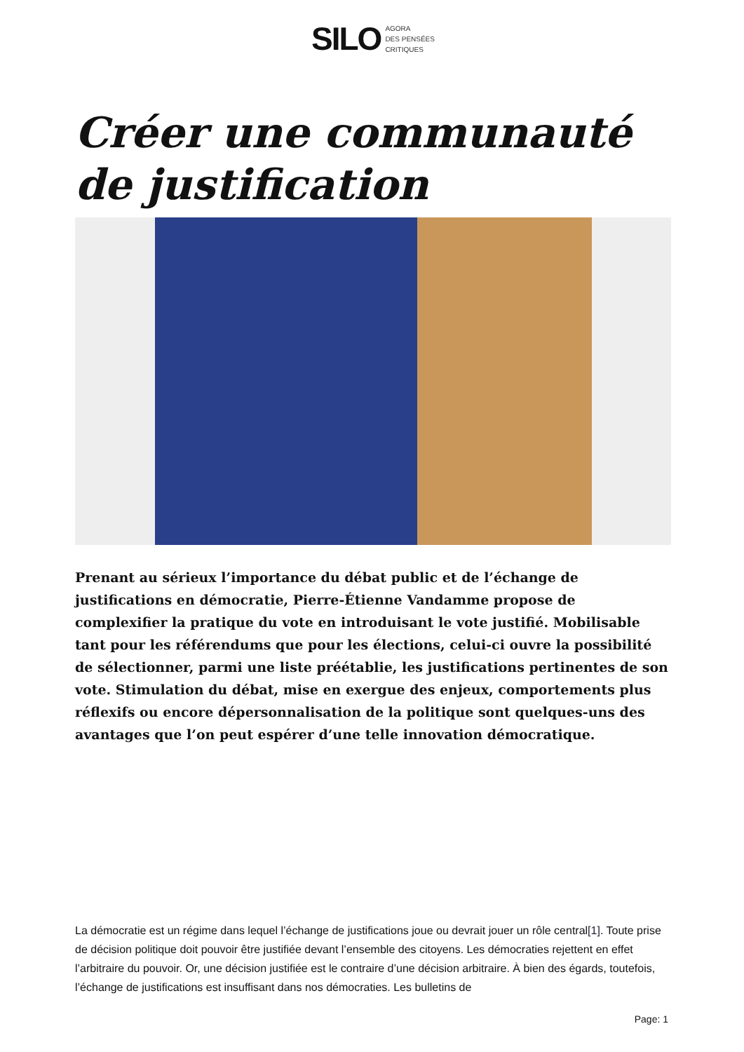SILO AGORA
DES PENSÉES
CRITIQUES
Créer une communauté de justification
Prenant au sérieux l’importance du débat public et de l’échange de justifications en démocratie, Pierre-Étienne Vandamme propose de complexifier la pratique du vote en introduisant le vote justifié. Mobilisable tant pour les référendums que pour les élections, celui-ci ouvre la possibilité de sélectionner, parmi une liste préétablie, les justifications pertinentes de son vote. Stimulation du débat, mise en exergue des enjeux, comportements plus réflexifs ou encore dépersonnalisation de la politique sont quelques-uns des avantages que l’on peut espérer d’une telle innovation démocratique.
La démocratie est un régime dans lequel l’échange de justifications joue ou devrait jouer un rôle central[1]. Toute prise de décision politique doit pouvoir être justifiée devant l’ensemble des citoyens. Les démocraties rejettent en effet l’arbitraire du pouvoir. Or, une décision justifiée est le contraire d’une décision arbitraire. À bien des égards, toutefois, l’échange de justifications est insuffisant dans nos démocraties. Les bulletins de
Page: 1